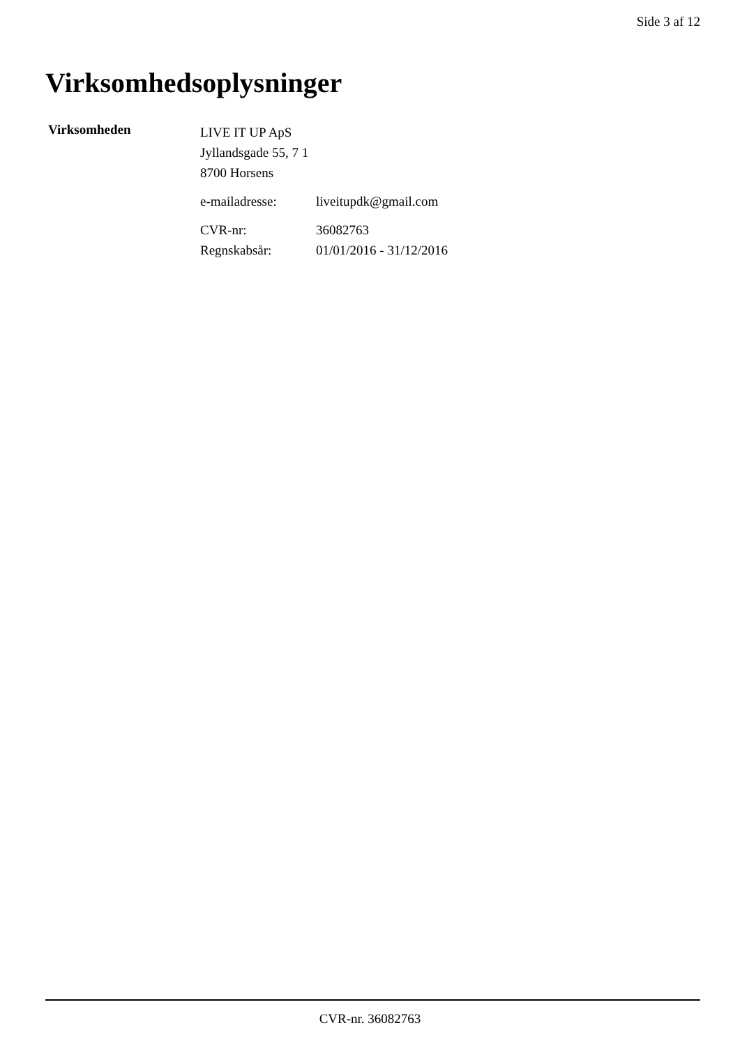Side 3 af 12
Virksomhedsoplysninger
Virksomheden
LIVE IT UP ApS
Jyllandsgade 55, 7 1
8700 Horsens
e-mailadresse: liveitupdk@gmail.com
CVR-nr: 36082763
Regnskabsår: 01/01/2016 - 31/12/2016
CVR-nr. 36082763